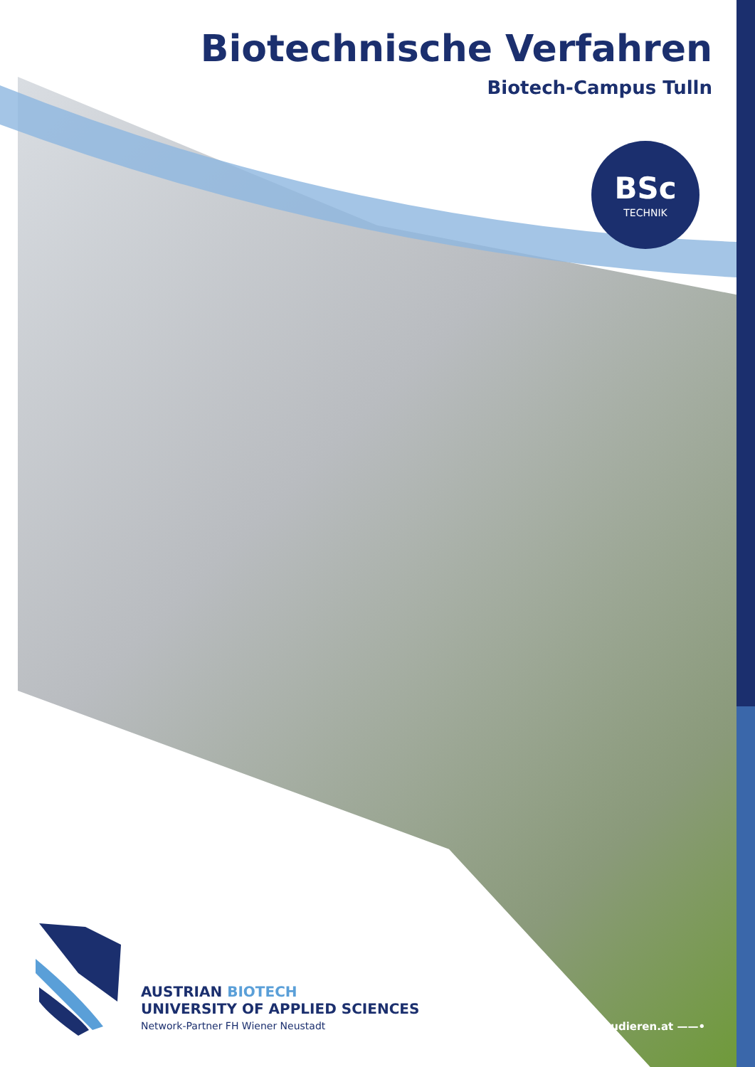Biotechnische Verfahren
Biotech-Campus Tulln
BSc
TECHNIK
AUSTRIAN BIOTECH
UNIVERSITY OF APPLIED SCIENCES
Network-Partner FH Wiener Neustadt
biotechstudieren.at ——•